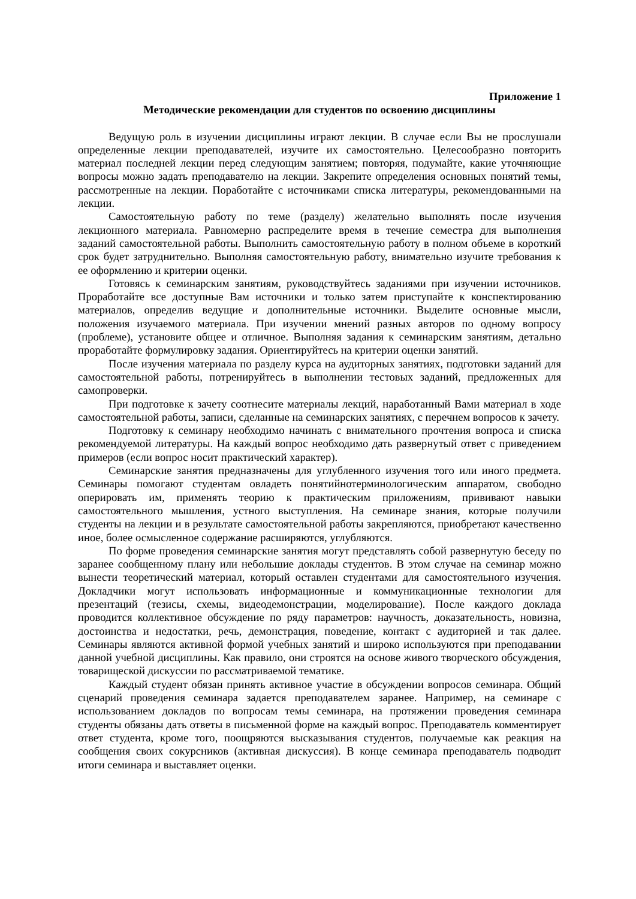Приложение 1
Методические рекомендации для студентов по освоению дисциплины
Ведущую роль в изучении дисциплины играют лекции. В случае если Вы не прослушали определенные лекции преподавателей, изучите их самостоятельно. Целесообразно повторить материал последней лекции перед следующим занятием; повторяя, подумайте, какие уточняющие вопросы можно задать преподавателю на лекции. Закрепите определения основных понятий темы, рассмотренные на лекции. Поработайте с источниками списка литературы, рекомендованными на лекции.
Самостоятельную работу по теме (разделу) желательно выполнять после изучения лекционного материала. Равномерно распределите время в течение семестра для выполнения заданий самостоятельной работы. Выполнить самостоятельную работу в полном объеме в короткий срок будет затруднительно. Выполняя самостоятельную работу, внимательно изучите требования к ее оформлению и критерии оценки.
Готовясь к семинарским занятиям, руководствуйтесь заданиями при изучении источников. Проработайте все доступные Вам источники и только затем приступайте к конспектированию материалов, определив ведущие и дополнительные источники. Выделите основные мысли, положения изучаемого материала. При изучении мнений разных авторов по одному вопросу (проблеме), установите общее и отличное. Выполняя задания к семинарским занятиям, детально проработайте формулировку задания. Ориентируйтесь на критерии оценки занятий.
После изучения материала по разделу курса на аудиторных занятиях, подготовки заданий для самостоятельной работы, потренируйтесь в выполнении тестовых заданий, предложенных для самопроверки.
При подготовке к зачету соотнесите материалы лекций, наработанный Вами материал в ходе самостоятельной работы, записи, сделанные на семинарских занятиях, с перечнем вопросов к зачету.
Подготовку к семинару необходимо начинать с внимательного прочтения вопроса и списка рекомендуемой литературы. На каждый вопрос необходимо дать развернутый ответ с приведением примеров (если вопрос носит практический характер).
Семинарские занятия предназначены для углубленного изучения того или иного предмета. Семинары помогают студентам овладеть понятийнотерминологическим аппаратом, свободно оперировать им, применять теорию к практическим приложениям, прививают навыки самостоятельного мышления, устного выступления. На семинаре знания, которые получили студенты на лекции и в результате самостоятельной работы закрепляются, приобретают качественно иное, более осмысленное содержание расширяются, углубляются.
По форме проведения семинарские занятия могут представлять собой развернутую беседу по заранее сообщенному плану или небольшие доклады студентов. В этом случае на семинар можно вынести теоретический материал, который оставлен студентами для самостоятельного изучения. Докладчики могут использовать информационные и коммуникационные технологии для презентаций (тезисы, схемы, видеодемонстрации, моделирование). После каждого доклада проводится коллективное обсуждение по ряду параметров: научность, доказательность, новизна, достоинства и недостатки, речь, демонстрация, поведение, контакт с аудиторией и так далее. Семинары являются активной формой учебных занятий и широко используются при преподавании данной учебной дисциплины. Как правило, они строятся на основе живого творческого обсуждения, товарищеской дискуссии по рассматриваемой тематике.
Каждый студент обязан принять активное участие в обсуждении вопросов семинара. Общий сценарий проведения семинара задается преподавателем заранее. Например, на семинаре с использованием докладов по вопросам темы семинара, на протяжении проведения семинара студенты обязаны дать ответы в письменной форме на каждый вопрос. Преподаватель комментирует ответ студента, кроме того, поощряются высказывания студентов, получаемые как реакция на сообщения своих сокурсников (активная дискуссия). В конце семинара преподаватель подводит итоги семинара и выставляет оценки.